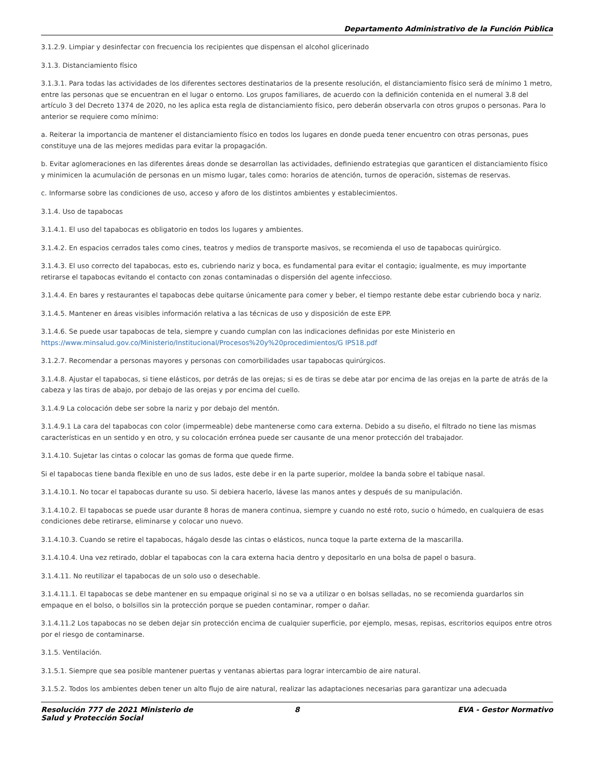Departamento Administrativo de la Función Pública
3.1.2.9. Limpiar y desinfectar con frecuencia los recipientes que dispensan el alcohol glicerinado
3.1.3. Distanciamiento físico
3.1.3.1. Para todas las actividades de los diferentes sectores destinatarios de la presente resolución, el distanciamiento físico será de mínimo 1 metro, entre las personas que se encuentran en el lugar o entorno. Los grupos familiares, de acuerdo con la definición contenida en el numeral 3.8 del artículo 3 del Decreto 1374 de 2020, no les aplica esta regla de distanciamiento físico, pero deberán observarla con otros grupos o personas. Para lo anterior se requiere como mínimo:
a. Reiterar la importancia de mantener el distanciamiento físico en todos los lugares en donde pueda tener encuentro con otras personas, pues constituye una de las mejores medidas para evitar la propagación.
b. Evitar aglomeraciones en las diferentes áreas donde se desarrollan las actividades, definiendo estrategias que garanticen el distanciamiento físico y minimicen la acumulación de personas en un mismo lugar, tales como: horarios de atención, turnos de operación, sistemas de reservas.
c. Informarse sobre las condiciones de uso, acceso y aforo de los distintos ambientes y establecimientos.
3.1.4. Uso de tapabocas
3.1.4.1. El uso del tapabocas es obligatorio en todos los lugares y ambientes.
3.1.4.2. En espacios cerrados tales como cines, teatros y medios de transporte masivos, se recomienda el uso de tapabocas quirúrgico.
3.1.4.3. El uso correcto del tapabocas, esto es, cubriendo nariz y boca, es fundamental para evitar el contagio; igualmente, es muy importante retirarse el tapabocas evitando el contacto con zonas contaminadas o dispersión del agente infeccioso.
3.1.4.4. En bares y restaurantes el tapabocas debe quitarse únicamente para comer y beber, el tiempo restante debe estar cubriendo boca y nariz.
3.1.4.5. Mantener en áreas visibles información relativa a las técnicas de uso y disposición de este EPP.
3.1.4.6. Se puede usar tapabocas de tela, siempre y cuando cumplan con las indicaciones definidas por este Ministerio en https://www.minsalud.gov.co/Ministerio/Institucional/Procesos%20y%20procedimientos/G IPS18.pdf
3.1.2.7. Recomendar a personas mayores y personas con comorbilidades usar tapabocas quirúrgicos.
3.1.4.8. Ajustar el tapabocas, si tiene elásticos, por detrás de las orejas; si es de tiras se debe atar por encima de las orejas en la parte de atrás de la cabeza y las tiras de abajo, por debajo de las orejas y por encima del cuello.
3.1.4.9 La colocación debe ser sobre la nariz y por debajo del mentón.
3.1.4.9.1 La cara del tapabocas con color (impermeable) debe mantenerse como cara externa. Debido a su diseño, el filtrado no tiene las mismas características en un sentido y en otro, y su colocación errónea puede ser causante de una menor protección del trabajador.
3.1.4.10. Sujetar las cintas o colocar las gomas de forma que quede firme.
Si el tapabocas tiene banda flexible en uno de sus lados, este debe ir en la parte superior, moldee la banda sobre el tabique nasal.
3.1.4.10.1. No tocar el tapabocas durante su uso. Si debiera hacerlo, lávese las manos antes y después de su manipulación.
3.1.4.10.2. El tapabocas se puede usar durante 8 horas de manera continua, siempre y cuando no esté roto, sucio o húmedo, en cualquiera de esas condiciones debe retirarse, eliminarse y colocar uno nuevo.
3.1.4.10.3. Cuando se retire el tapabocas, hágalo desde las cintas o elásticos, nunca toque la parte externa de la mascarilla.
3.1.4.10.4. Una vez retirado, doblar el tapabocas con la cara externa hacia dentro y depositarlo en una bolsa de papel o basura.
3.1.4.11. No reutilizar el tapabocas de un solo uso o desechable.
3.1.4.11.1. El tapabocas se debe mantener en su empaque original si no se va a utilizar o en bolsas selladas, no se recomienda guardarlos sin empaque en el bolso, o bolsillos sin la protección porque se pueden contaminar, romper o dañar.
3.1.4.11.2 Los tapabocas no se deben dejar sin protección encima de cualquier superficie, por ejemplo, mesas, repisas, escritorios equipos entre otros por el riesgo de contaminarse.
3.1.5. Ventilación.
3.1.5.1. Siempre que sea posible mantener puertas y ventanas abiertas para lograr intercambio de aire natural.
3.1.5.2. Todos los ambientes deben tener un alto flujo de aire natural, realizar las adaptaciones necesarias para garantizar una adecuada
Resolución 777 de 2021 Ministerio de Salud y Protección Social
8 EVA - Gestor Normativo